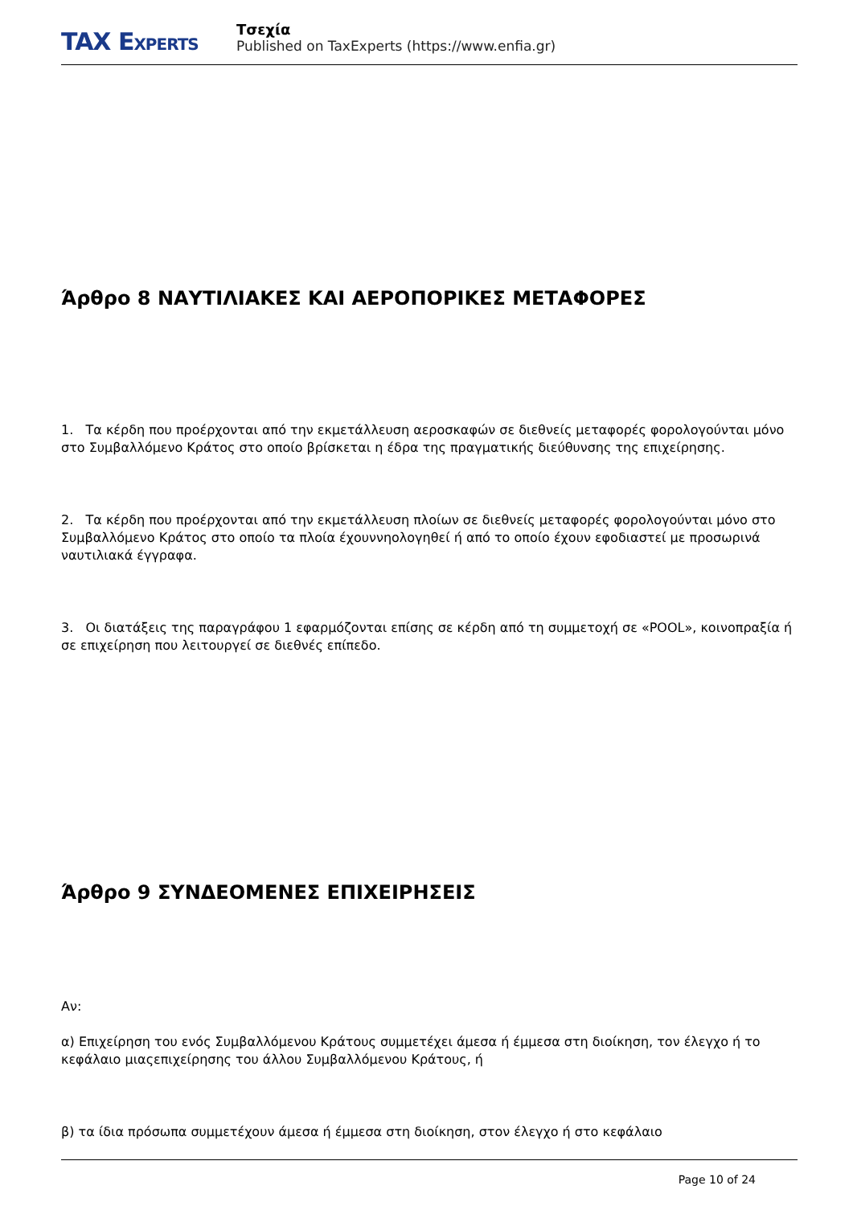TAX EXPERTS
Τσεχία
Published on TaxExperts (https://www.enfia.gr)
Άρθρο 8 ΝΑΥΤΙΛΙΑΚΕΣ ΚΑΙ ΑΕΡΟΠΟΡΙΚΕΣ ΜΕΤΑΦΟΡΕΣ
1. Τα κέρδη που προέρχονται από την εκμετάλλευση αεροσκαφών σε διεθνείς μεταφορές φορολογούνται μόνο στο Συμβαλλόμενο Κράτος στο οποίο βρίσκεται η έδρα της πραγματικής διεύθυνσης της επιχείρησης.
2. Τα κέρδη που προέρχονται από την εκμετάλλευση πλοίων σε διεθνείς μεταφορές φορολογούνται μόνο στο Συμβαλλόμενο Κράτος στο οποίο τα πλοία έχουννηολογηθεί ή από το οποίο έχουν εφοδιαστεί με προσωρινά ναυτιλιακά έγγραφα.
3. Οι διατάξεις της παραγράφου 1 εφαρμόζονται επίσης σε κέρδη από τη συμμετοχή σε «POOL», κοινοπραξία ή σε επιχείρηση που λειτουργεί σε διεθνές επίπεδο.
Άρθρο 9 ΣΥΝΔΕΟΜΕΝΕΣ ΕΠΙΧΕΙΡΗΣΕΙΣ
Αν:
α) Επιχείρηση του ενός Συμβαλλόμενου Κράτους συμμετέχει άμεσα ή έμμεσα στη διοίκηση, τον έλεγχο ή το κεφάλαιο μιαςεπιχείρησης του άλλου Συμβαλλόμενου Κράτους, ή
β) τα ίδια πρόσωπα συμμετέχουν άμεσα ή έμμεσα στη διοίκηση, στον έλεγχο ή στο κεφάλαιο
Page 10 of 24